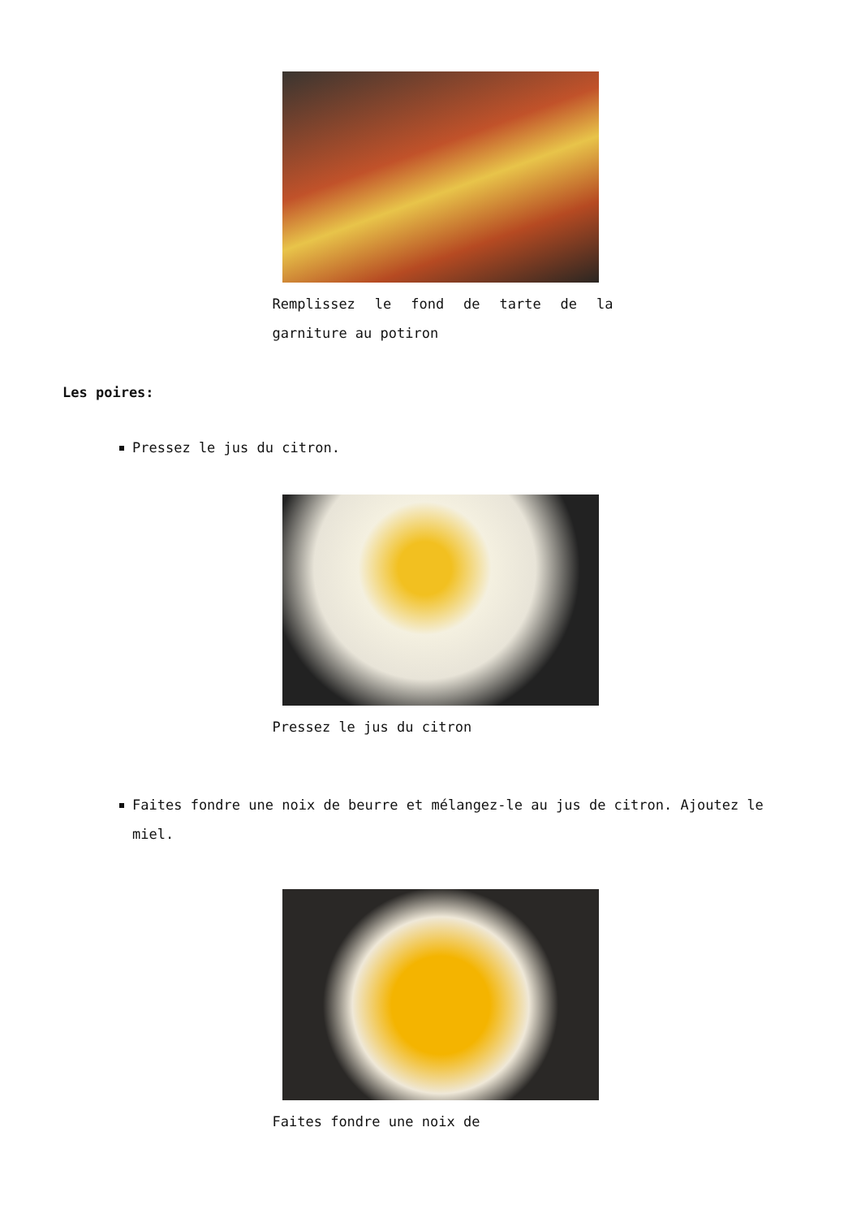Remplissez le fond de tarte de la garniture au potiron
Les poires:
Pressez le jus du citron.
Pressez le jus du citron
Faites fondre une noix de beurre et mélangez-le au jus de citron. Ajoutez le miel.
Faites fondre une noix de